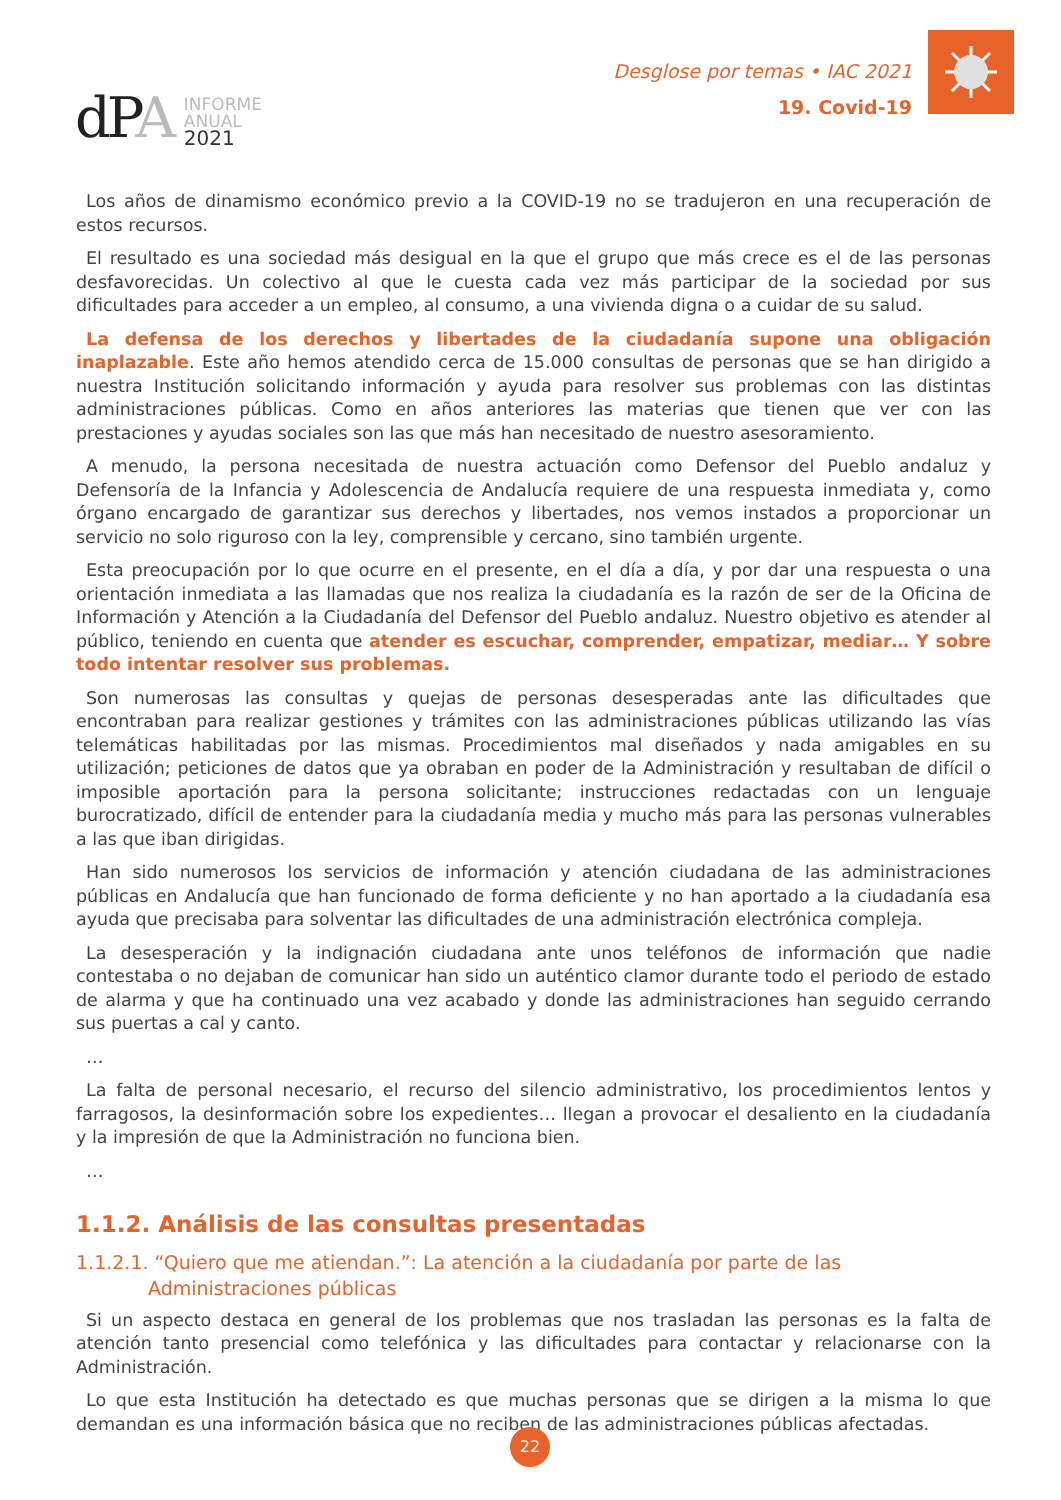dPA
INFORME
ANUAL
2021
Desglose por temas • IAC 2021
19. Covid-19
Los años de dinamismo económico previo a la COVID-19 no se tradujeron en una recuperación de estos recursos.
El resultado es una sociedad más desigual en la que el grupo que más crece es el de las personas desfavorecidas. Un colectivo al que le cuesta cada vez más participar de la sociedad por sus dificultades para acceder a un empleo, al consumo, a una vivienda digna o a cuidar de su salud.
La defensa de los derechos y libertades de la ciudadanía supone una obligación inaplazable. Este año hemos atendido cerca de 15.000 consultas de personas que se han dirigido a nuestra Institución solicitando información y ayuda para resolver sus problemas con las distintas administraciones públicas. Como en años anteriores las materias que tienen que ver con las prestaciones y ayudas sociales son las que más han necesitado de nuestro asesoramiento.
A menudo, la persona necesitada de nuestra actuación como Defensor del Pueblo andaluz y Defensoría de la Infancia y Adolescencia de Andalucía requiere de una respuesta inmediata y, como órgano encargado de garantizar sus derechos y libertades, nos vemos instados a proporcionar un servicio no solo riguroso con la ley, comprensible y cercano, sino también urgente.
Esta preocupación por lo que ocurre en el presente, en el día a día, y por dar una respuesta o una orientación inmediata a las llamadas que nos realiza la ciudadanía es la razón de ser de la Oficina de Información y Atención a la Ciudadanía del Defensor del Pueblo andaluz. Nuestro objetivo es atender al público, teniendo en cuenta que atender es escuchar, comprender, empatizar, mediar… Y sobre todo intentar resolver sus problemas.
Son numerosas las consultas y quejas de personas desesperadas ante las dificultades que encontraban para realizar gestiones y trámites con las administraciones públicas utilizando las vías telemáticas habilitadas por las mismas. Procedimientos mal diseñados y nada amigables en su utilización; peticiones de datos que ya obraban en poder de la Administración y resultaban de difícil o imposible aportación para la persona solicitante; instrucciones redactadas con un lenguaje burocratizado, difícil de entender para la ciudadanía media y mucho más para las personas vulnerables a las que iban dirigidas.
Han sido numerosos los servicios de información y atención ciudadana de las administraciones públicas en Andalucía que han funcionado de forma deficiente y no han aportado a la ciudadanía esa ayuda que precisaba para solventar las dificultades de una administración electrónica compleja.
La desesperación y la indignación ciudadana ante unos teléfonos de información que nadie contestaba o no dejaban de comunicar han sido un auténtico clamor durante todo el periodo de estado de alarma y que ha continuado una vez acabado y donde las administraciones han seguido cerrando sus puertas a cal y canto.
…
La falta de personal necesario, el recurso del silencio administrativo, los procedimientos lentos y farragosos, la desinformación sobre los expedientes… llegan a provocar el desaliento en la ciudadanía y la impresión de que la Administración no funciona bien.
…
1.1.2. Análisis de las consultas presentadas
1.1.2.1. “Quiero que me atiendan.”: La atención a la ciudadanía por parte de las Administraciones públicas
Si un aspecto destaca en general de los problemas que nos trasladan las personas es la falta de atención tanto presencial como telefónica y las dificultades para contactar y relacionarse con la Administración.
Lo que esta Institución ha detectado es que muchas personas que se dirigen a la misma lo que demandan es una información básica que no reciben de las administraciones públicas afectadas.
22